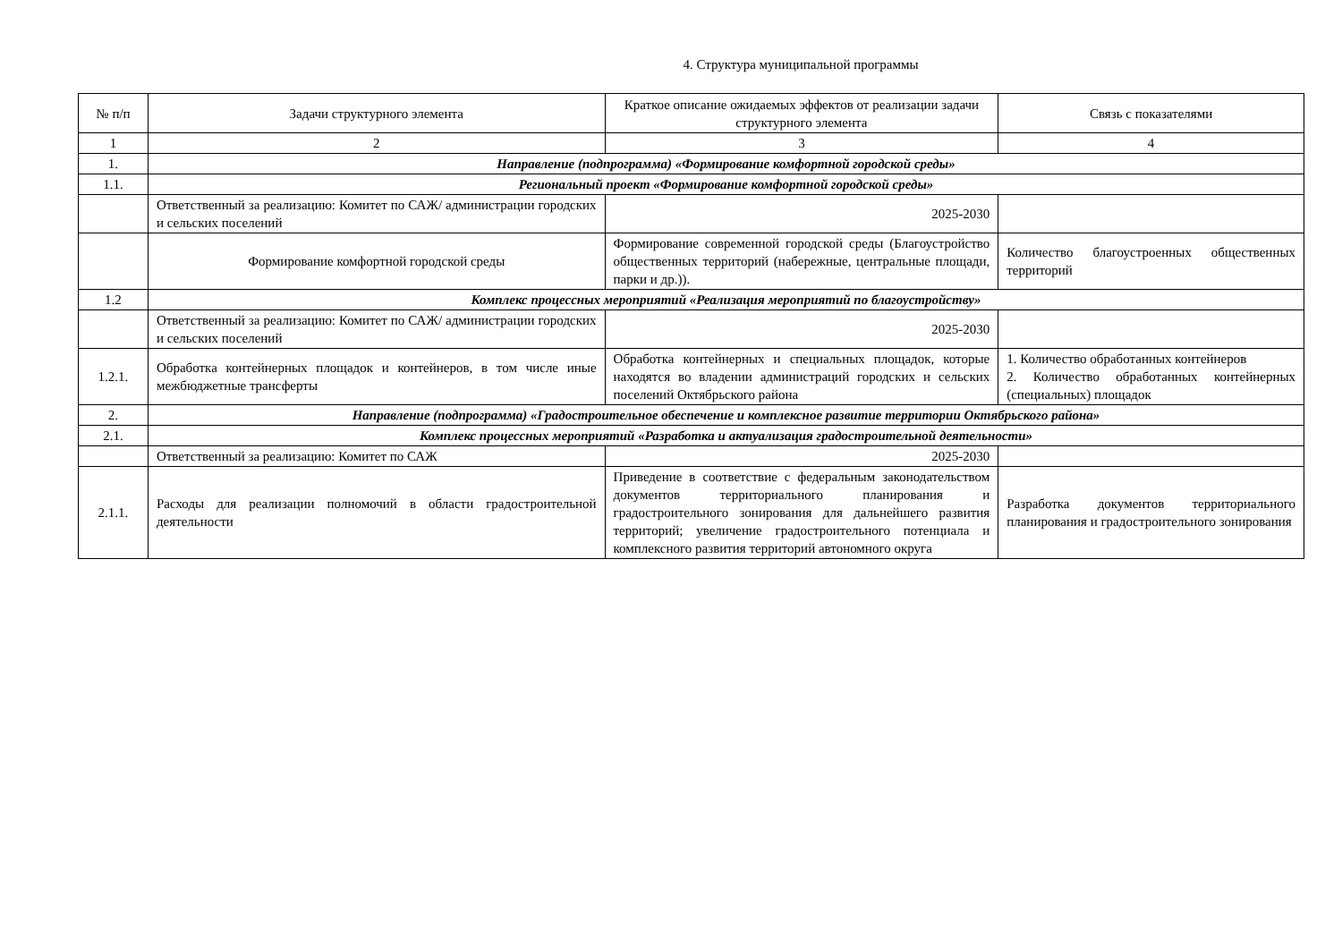4. Структура муниципальной программы
| № п/п | Задачи структурного элемента | Краткое описание ожидаемых эффектов от реализации задачи структурного элемента | Связь с показателями |
| 1 | 2 | 3 | 4 |
| 1. | Направление (подпрограмма) «Формирование комфортной городской среды» | | |
| 1.1. | Региональный проект «Формирование комфортной городской среды» | | |
| | Ответственный за реализацию: Комитет по САЖ/ администрации городских и сельских поселений | 2025-2030 | |
| | Формирование комфортной городской среды | Формирование современной городской среды (Благоустройство общественных территорий (набережные, центральные площади, парки и др.)). | Количество благоустроенных общественных территорий |
| 1.2 | Комплекс процессных мероприятий «Реализация мероприятий по благоустройству» | | |
| | Ответственный за реализацию: Комитет по САЖ/ администрации городских и сельских поселений | 2025-2030 | |
| 1.2.1. | Обработка контейнерных площадок и контейнеров, в том числе иные межбюджетные трансферты | Обработка контейнерных и специальных площадок, которые находятся во владении администраций городских и сельских поселений Октябрьского района | 1. Количество обработанных контейнеров 2. Количество обработанных контейнерных (специальных) площадок |
| 2. | Направление (подпрограмма) «Градостроительное обеспечение и комплексное развитие территории Октябрьского района» | | |
| 2.1. | Комплекс процессных мероприятий «Разработка и актуализация градостроительной деятельности» | | |
| | Ответственный за реализацию: Комитет по САЖ | 2025-2030 | |
| 2.1.1. | Расходы для реализации полномочий в области градостроительной деятельности | Приведение в соответствие с федеральным законодательством документов территориального планирования и градостроительного зонирования для дальнейшего развития территорий; увеличение градостроительного потенциала и комплексного развития территорий автономного округа | Разработка документов территориального планирования и градостроительного зонирования |